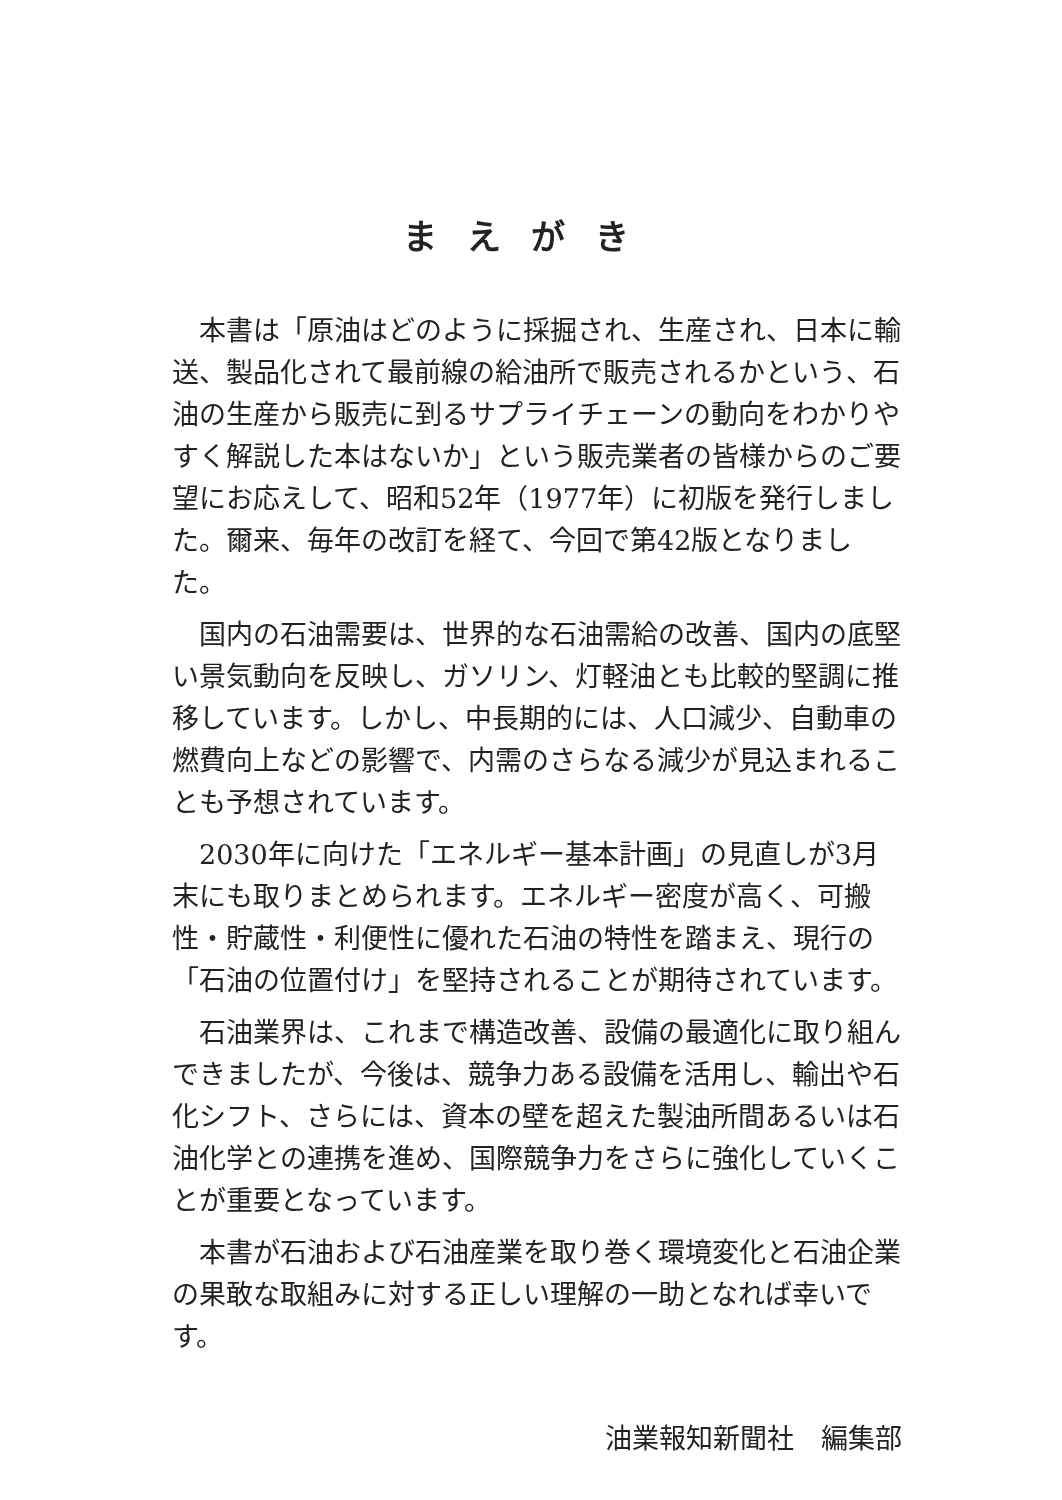まえがき
本書は「原油はどのように採掘され、生産され、日本に輸送、製品化されて最前線の給油所で販売されるかという、石油の生産から販売に到るサプライチェーンの動向をわかりやすく解説した本はないか」という販売業者の皆様からのご要望にお応えして、昭和52年（1977年）に初版を発行しました。爾来、毎年の改訂を経て、今回で第42版となりました。
国内の石油需要は、世界的な石油需給の改善、国内の底堅い景気動向を反映し、ガソリン、灯軽油とも比較的堅調に推移しています。しかし、中長期的には、人口減少、自動車の燃費向上などの影響で、内需のさらなる減少が見込まれることも予想されています。
2030年に向けた「エネルギー基本計画」の見直しが3月末にも取りまとめられます。エネルギー密度が高く、可搬性・貯蔵性・利便性に優れた石油の特性を踏まえ、現行の「石油の位置付け」を堅持されることが期待されています。
石油業界は、これまで構造改善、設備の最適化に取り組んできましたが、今後は、競争力ある設備を活用し、輸出や石化シフト、さらには、資本の壁を超えた製油所間あるいは石油化学との連携を進め、国際競争力をさらに強化していくことが重要となっています。
本書が石油および石油産業を取り巻く環境変化と石油企業の果敢な取組みに対する正しい理解の一助となれば幸いです。
油業報知新聞社　編集部